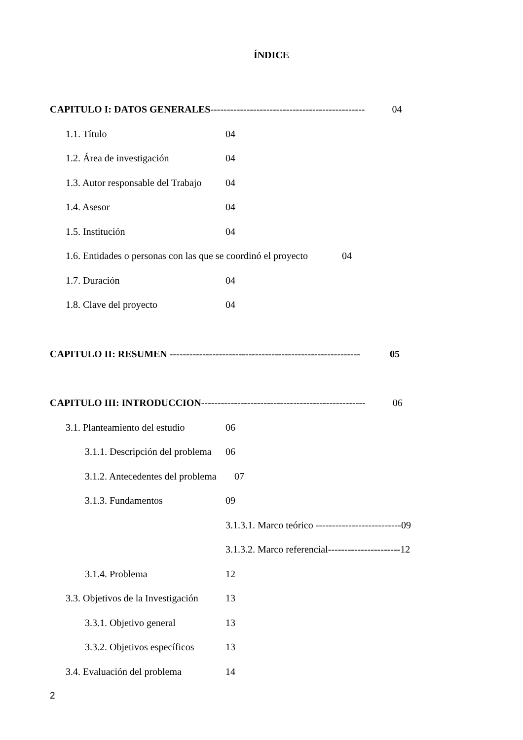ÍNDICE
CAPITULO I: DATOS GENERALES----------------------------------------------- 04
1.1. Título 04
1.2. Área de investigación 04
1.3. Autor responsable del Trabajo 04
1.4. Asesor 04
1.5. Institución 04
1.6. Entidades o personas con las que se coordinó el proyecto 04
1.7. Duración 04
1.8. Clave del proyecto 04
CAPITULO II: RESUMEN ---------------------------------------------------------- 05
CAPITULO III: INTRODUCCION-------------------------------------------------- 06
3.1. Planteamiento del estudio 06
3.1.1. Descripción del problema 06
3.1.2. Antecedentes del problema 07
3.1.3. Fundamentos 09
3.1.3.1. Marco teórico --------------------------09
3.1.3.2. Marco referencial----------------------12
3.1.4. Problema 12
3.3. Objetivos de la Investigación 13
3.3.1. Objetivo general 13
3.3.2. Objetivos específicos 13
3.4. Evaluación del problema 14
2